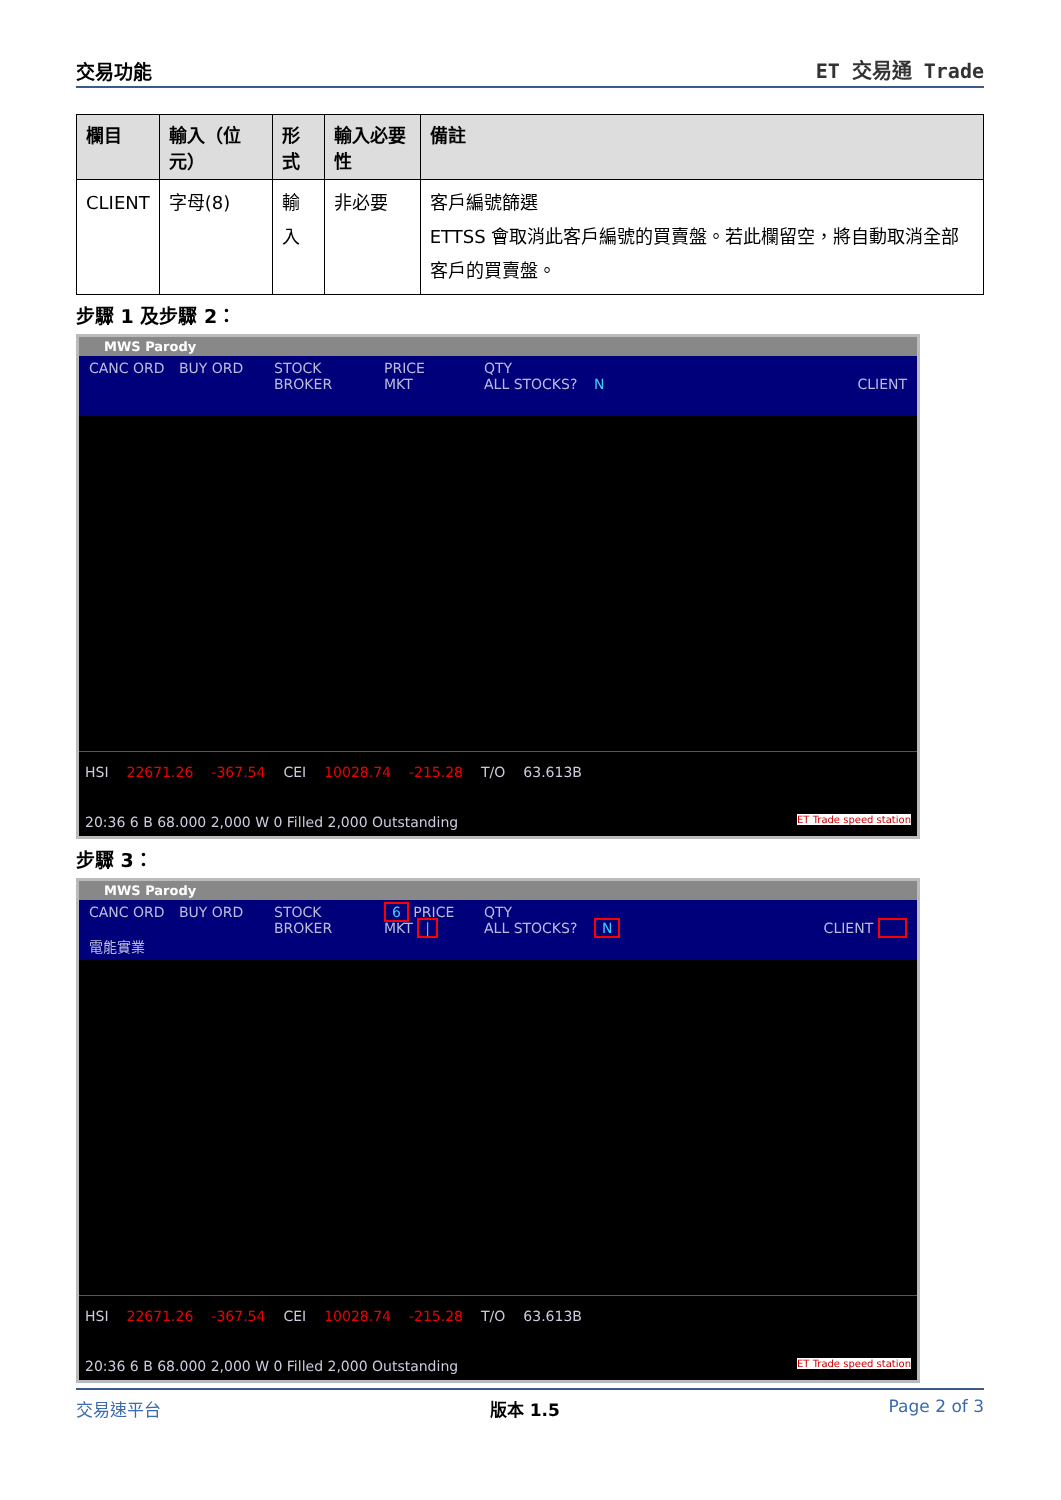交易功能
ET 交易通 Trade
| 欄目 | 輸入（位元） | 形式 | 輸入必要性 | 備註 |
| --- | --- | --- | --- | --- |
| CLIENT | 字母(8) | 輸入 | 非必要 | 客戶編號篩選 ETTSS 會取消此客戶編號的買賣盤。若此欄留空，將自動取消全部客戶的買賣盤。 |
步驟 1 及步驟 2：
MWS Parody
CANC ORD BUY ORD STOCK
BROKER PRICE
MKT QTY
ALL STOCKS?
N
CLIENT
HSI 22671.26 -367.54 CEI 10028.74 -215.28 T/O 63.613B
20:36 6 B 68.000 2,000 W 0 Filled 2,000 Outstanding ET Trade speed station
步驟 3：
MWS Parody
CANC ORD
電能實業 BUY ORD STOCK
BROKER 6 PRICE
MKT | QTY
ALL STOCKS?
N
CLIENT
HSI 22671.26 -367.54 CEI 10028.74 -215.28 T/O 63.613B
20:36 6 B 68.000 2,000 W 0 Filled 2,000 Outstanding ET Trade speed station
交易速平台 版本 1.5 Page 2 of 3